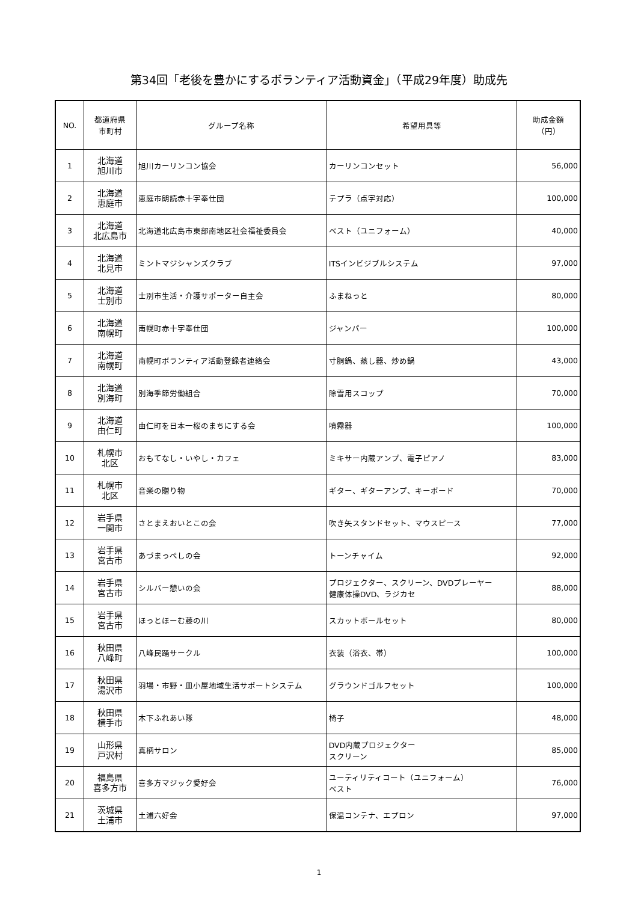第34回「老後を豊かにするボランティア活動資金」（平成29年度）助成先
| NO. | 都道府県 市町村 | グループ名称 | 希望用具等 | 助成金額 （円） |
| --- | --- | --- | --- | --- |
| 1 | 北海道 旭川市 | 旭川カーリンコン協会 | カーリンコンセット | 56,000 |
| 2 | 北海道 恵庭市 | 恵庭市朗読赤十字奉仕団 | テプラ（点字対応） | 100,000 |
| 3 | 北海道 北広島市 | 北海道北広島市東部南地区社会福祉委員会 | ベスト（ユニフォーム） | 40,000 |
| 4 | 北海道 北見市 | ミントマジシャンズクラブ | ITSインビジブルシステム | 97,000 |
| 5 | 北海道 士別市 | 士別市生活・介護サポーター自主会 | ふまねっと | 80,000 |
| 6 | 北海道 南幌町 | 南幌町赤十字奉仕団 | ジャンパー | 100,000 |
| 7 | 北海道 南幌町 | 南幌町ボランティア活動登録者連絡会 | 寸胴鍋、蒸し器、炒め鍋 | 43,000 |
| 8 | 北海道 別海町 | 別海季節労働組合 | 除雪用スコップ | 70,000 |
| 9 | 北海道 由仁町 | 由仁町を日本一桜のまちにする会 | 噴霧器 | 100,000 |
| 10 | 札幌市 北区 | おもてなし・いやし・カフェ | ミキサー内蔵アンプ、電子ピアノ | 83,000 |
| 11 | 札幌市 北区 | 音楽の贈り物 | ギター、ギターアンプ、キーボード | 70,000 |
| 12 | 岩手県 一関市 | さとまえおいとこの会 | 吹き矢スタンドセット、マウスピース | 77,000 |
| 13 | 岩手県 宮古市 | あづまっぺしの会 | トーンチャイム | 92,000 |
| 14 | 岩手県 宮古市 | シルバー憩いの会 | プロジェクター、スクリーン、DVDプレーヤー 健康体操DVD、ラジカセ | 88,000 |
| 15 | 岩手県 宮古市 | ほっとほーむ藤の川 | スカットボールセット | 80,000 |
| 16 | 秋田県 八峰町 | 八峰民踊サークル | 衣装（浴衣、帯） | 100,000 |
| 17 | 秋田県 湯沢市 | 羽場・市野・皿小屋地域生活サポートシステム | グラウンドゴルフセット | 100,000 |
| 18 | 秋田県 横手市 | 木下ふれあい隊 | 椅子 | 48,000 |
| 19 | 山形県 戸沢村 | 真柄サロン | DVD内蔵プロジェクター スクリーン | 85,000 |
| 20 | 福島県 喜多方市 | 喜多方マジック愛好会 | ユーティリティコート（ユニフォーム） ベスト | 76,000 |
| 21 | 茨城県 土浦市 | 土浦六好会 | 保温コンテナ、エプロン | 97,000 |
1